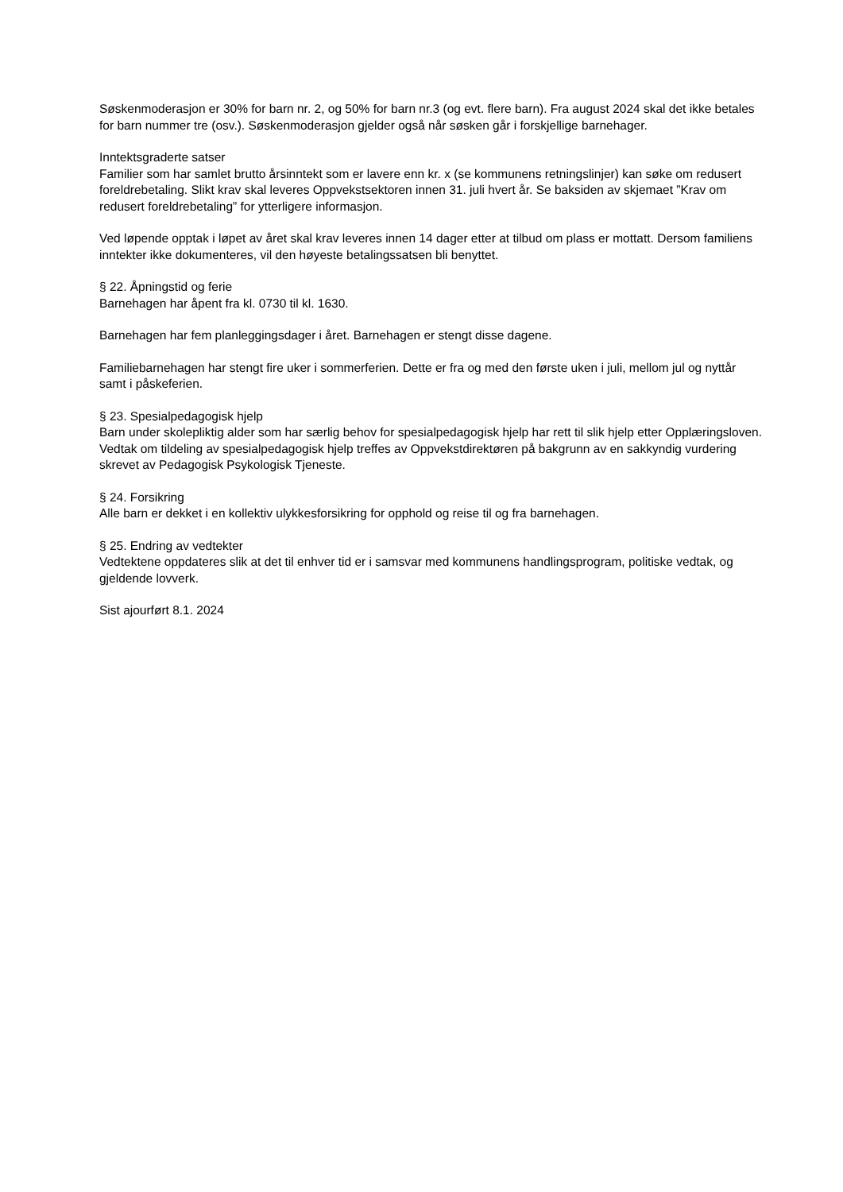Søskenmoderasjon er 30% for barn nr. 2, og 50% for barn nr.3 (og evt. flere barn). Fra august 2024 skal det ikke betales for barn nummer tre (osv.). Søskenmoderasjon gjelder også når søsken går i forskjellige barnehager.
Inntektsgraderte satser
Familier som har samlet brutto årsinntekt som er lavere enn kr. x (se kommunens retningslinjer) kan søke om redusert foreldrebetaling. Slikt krav skal leveres Oppvekstsektoren innen 31. juli hvert år. Se baksiden av skjemaet ”Krav om redusert foreldrebetaling” for ytterligere informasjon.
Ved løpende opptak i løpet av året skal krav leveres innen 14 dager etter at tilbud om plass er mottatt. Dersom familiens inntekter ikke dokumenteres, vil den høyeste betalingssatsen bli benyttet.
§ 22. Åpningstid og ferie
Barnehagen har åpent fra kl. 0730 til kl. 1630.
Barnehagen har fem planleggingsdager i året. Barnehagen er stengt disse dagene.
Familiebarnehagen har stengt fire uker i sommerferien. Dette er fra og med den første uken i juli, mellom jul og nyttår samt i påskeferien.
§ 23. Spesialpedagogisk hjelp
Barn under skolepliktig alder som har særlig behov for spesialpedagogisk hjelp har rett til slik hjelp etter Opplæringsloven. Vedtak om tildeling av spesialpedagogisk hjelp treffes av Oppvekstdirektøren på bakgrunn av en sakkyndig vurdering skrevet av Pedagogisk Psykologisk Tjeneste.
§ 24. Forsikring
Alle barn er dekket i en kollektiv ulykkesforsikring for opphold og reise til og fra barnehagen.
§ 25. Endring av vedtekter
Vedtektene oppdateres slik at det til enhver tid er i samsvar med kommunens handlingsprogram, politiske vedtak, og gjeldende lovverk.
Sist ajourført 8.1. 2024